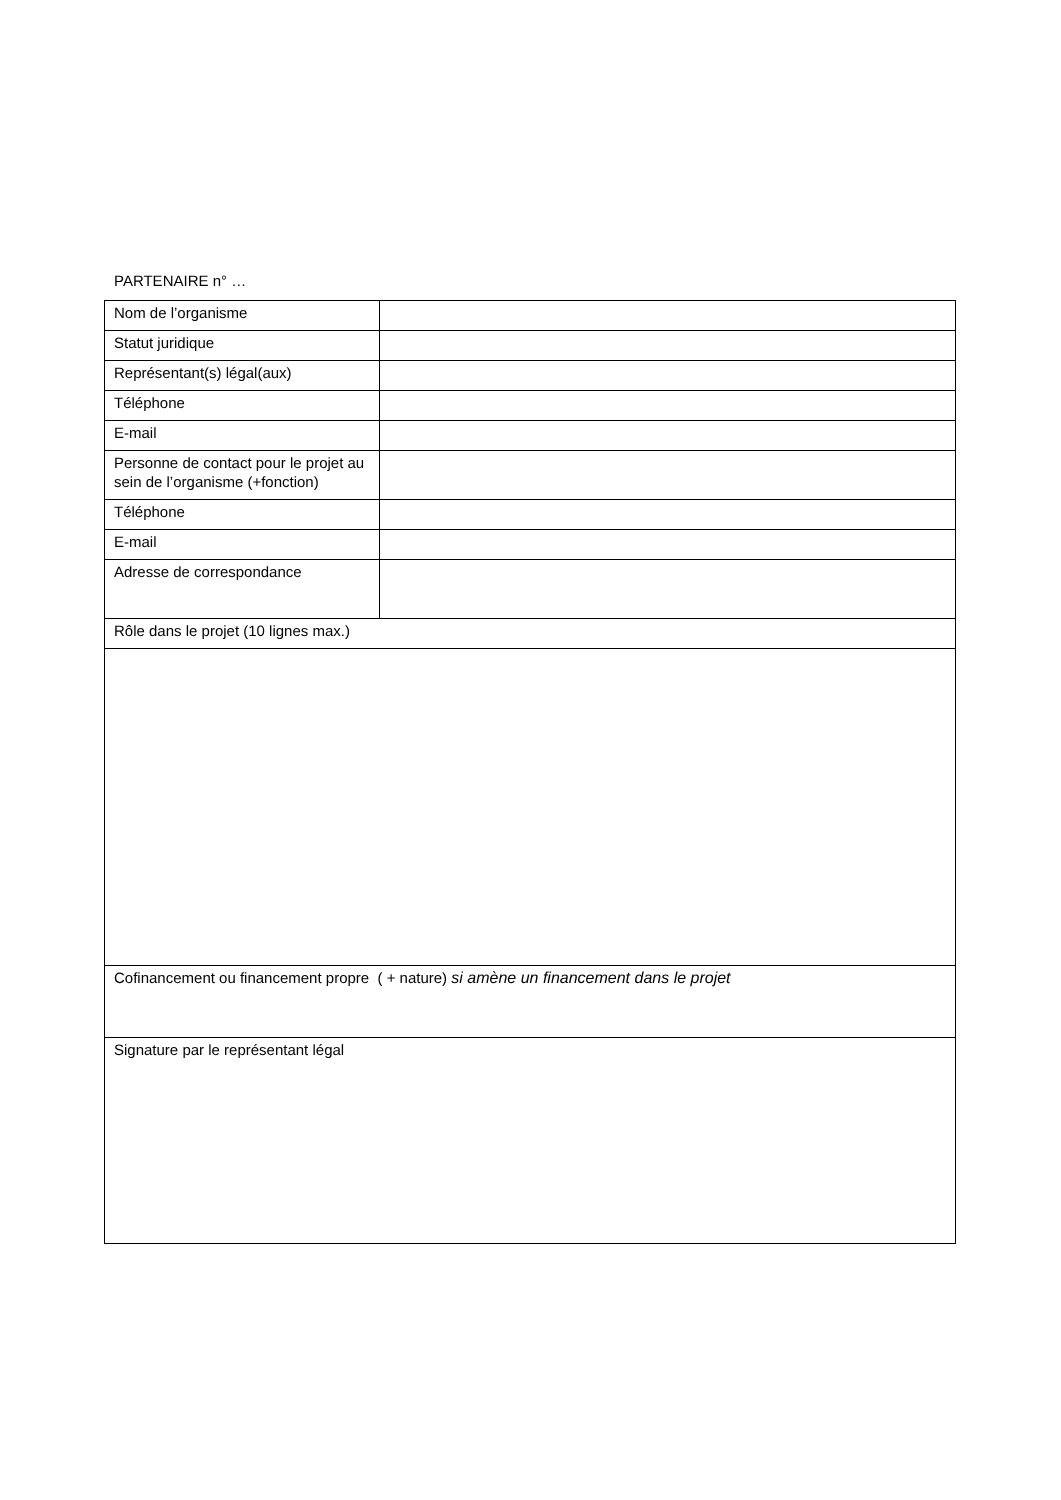PARTENAIRE n° …
| Nom de l’organisme | |
| Statut juridique | |
| Représentant(s) légal(aux) | |
| Téléphone | |
| E-mail | |
| Personne de contact pour le projet au sein de l’organisme (+fonction) | |
| Téléphone | |
| E-mail | |
| Adresse de correspondance | |
| Rôle dans le projet (10 lignes max.) | |
| Cofinancement ou financement propre ( + nature) si amène un financement dans le projet | |
| Signature par le représentant légal | |